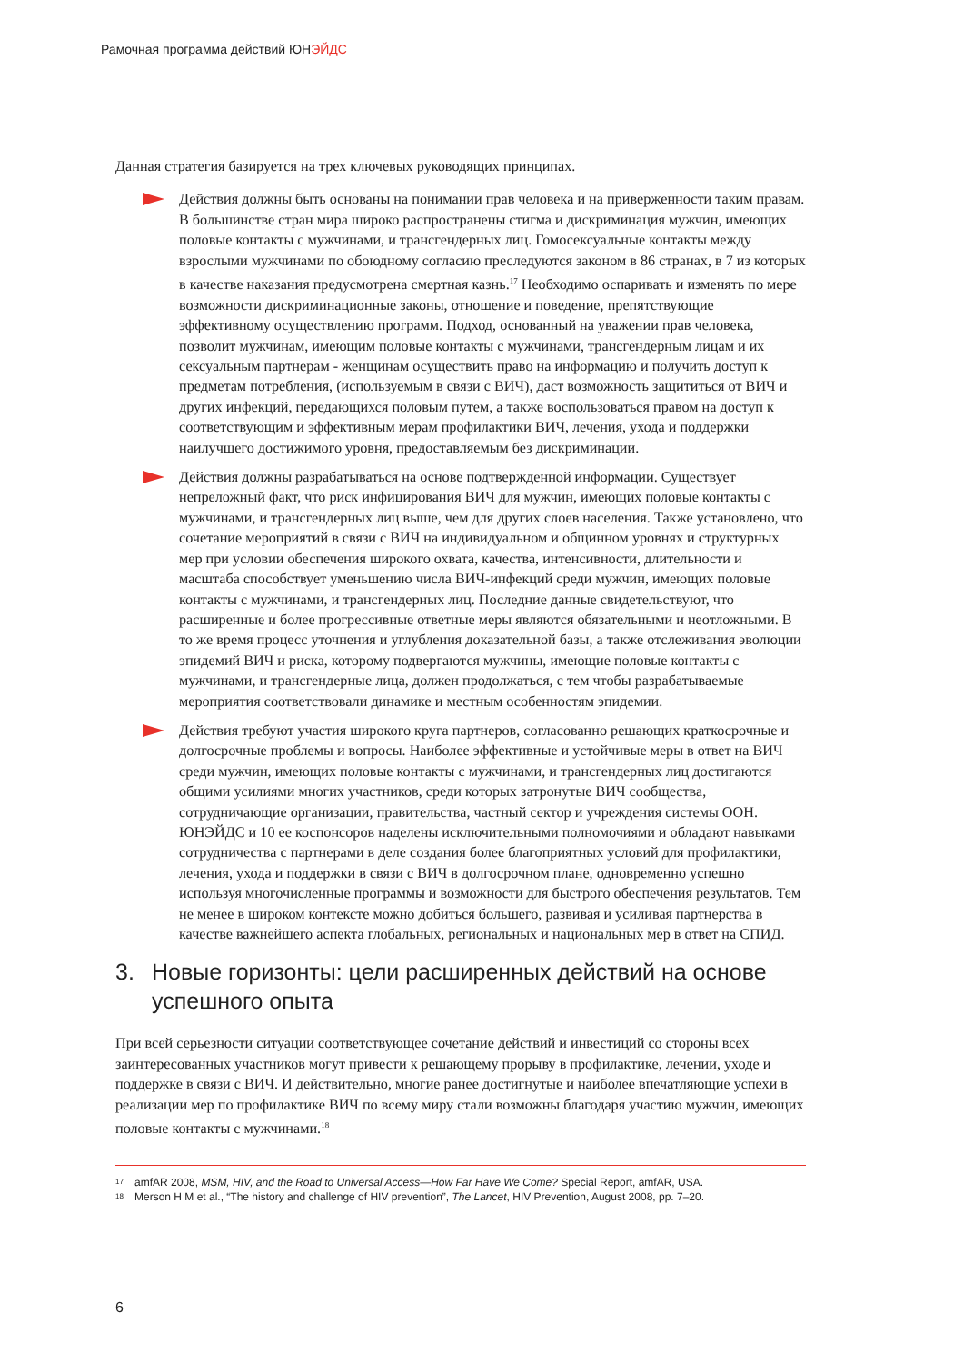Рамочная программа действий ЮНЭЙДС
Данная стратегия базируется на трех ключевых руководящих принципах.
Действия должны быть основаны на понимании прав человека и на приверженности таким правам. В большинстве стран мира широко распространены стигма и дискриминация мужчин, имеющих половые контакты с мужчинами, и трансгендерных лиц. Гомосексуальные контакты между взрослыми мужчинами по обоюдному согласию преследуются законом в 86 странах, в 7 из которых в качестве наказания предусмотрена смертная казнь.<sup>17</sup> Необходимо оспаривать и изменять по мере возможности дискриминационные законы, отношение и поведение, препятствующие эффективному осуществлению программ. Подход, основанный на уважении прав человека, позволит мужчинам, имеющим половые контакты с мужчинами, трансгендерным лицам и их сексуальным партнерам - женщинам осуществить право на информацию и получить доступ к предметам потребления, (используемым в связи с ВИЧ), даст возможность защититься от ВИЧ и других инфекций, передающихся половым путем, а также воспользоваться правом на доступ к соответствующим и эффективным мерам профилактики ВИЧ, лечения, ухода и поддержки наилучшего достижимого уровня, предоставляемым без дискриминации.
Действия должны разрабатываться на основе подтвержденной информации. Существует непреложный факт, что риск инфицирования ВИЧ для мужчин, имеющих половые контакты с мужчинами, и трансгендерных лиц выше, чем для других слоев населения. Также установлено, что сочетание мероприятий в связи с ВИЧ на индивидуальном и общинном уровнях и структурных мер при условии обеспечения широкого охвата, качества, интенсивности, длительности и масштаба способствует уменьшению числа ВИЧ-инфекций среди мужчин, имеющих половые контакты с мужчинами, и трансгендерных лиц. Последние данные свидетельствуют, что расширенные и более прогрессивные ответные меры являются обязательными и неотложными. В то же время процесс уточнения и углубления доказательной базы, а также отслеживания эволюции эпидемий ВИЧ и риска, которому подвергаются мужчины, имеющие половые контакты с мужчинами, и трансгендерные лица, должен продолжаться, с тем чтобы разрабатываемые мероприятия соответствовали динамике и местным особенностям эпидемии.
Действия требуют участия широкого круга партнеров, согласованно решающих краткосрочные и долгосрочные проблемы и вопросы. Наиболее эффективные и устойчивые меры в ответ на ВИЧ среди мужчин, имеющих половые контакты с мужчинами, и трансгендерных лиц достигаются общими усилиями многих участников, среди которых затронутые ВИЧ сообщества, сотрудничающие организации, правительства, частный сектор и учреждения системы ООН. ЮНЭЙДС и 10 ее коспонсоров наделены исключительными полномочиями и обладают навыками сотрудничества с партнерами в деле создания более благоприятных условий для профилактики, лечения, ухода и поддержки в связи с ВИЧ в долгосрочном плане, одновременно успешно используя многочисленные программы и возможности для быстрого обеспечения результатов. Тем не менее в широком контексте можно добиться большего, развивая и усиливая партнерства в качестве важнейшего аспекта глобальных, региональных и национальных мер в ответ на СПИД.
3. Новые горизонты: цели расширенных действий на основе успешного опыта
При всей серьезности ситуации соответствующее сочетание действий и инвестиций со стороны всех заинтересованных участников могут привести к решающему прорыву в профилактике, лечении, уходе и поддержке в связи с ВИЧ. И действительно, многие ранее достигнутые и наиболее впечатляющие успехи в реализации мер по профилактике ВИЧ по всему миру стали возможны благодаря участию мужчин, имеющих половые контакты с мужчинами.<sup>18</sup>
17 amfAR 2008, MSM, HIV, and the Road to Universal Access—How Far Have We Come? Special Report, amfAR, USA.
18 Merson H M et al., “The history and challenge of HIV prevention”, The Lancet, HIV Prevention, August 2008, pp. 7–20.
6